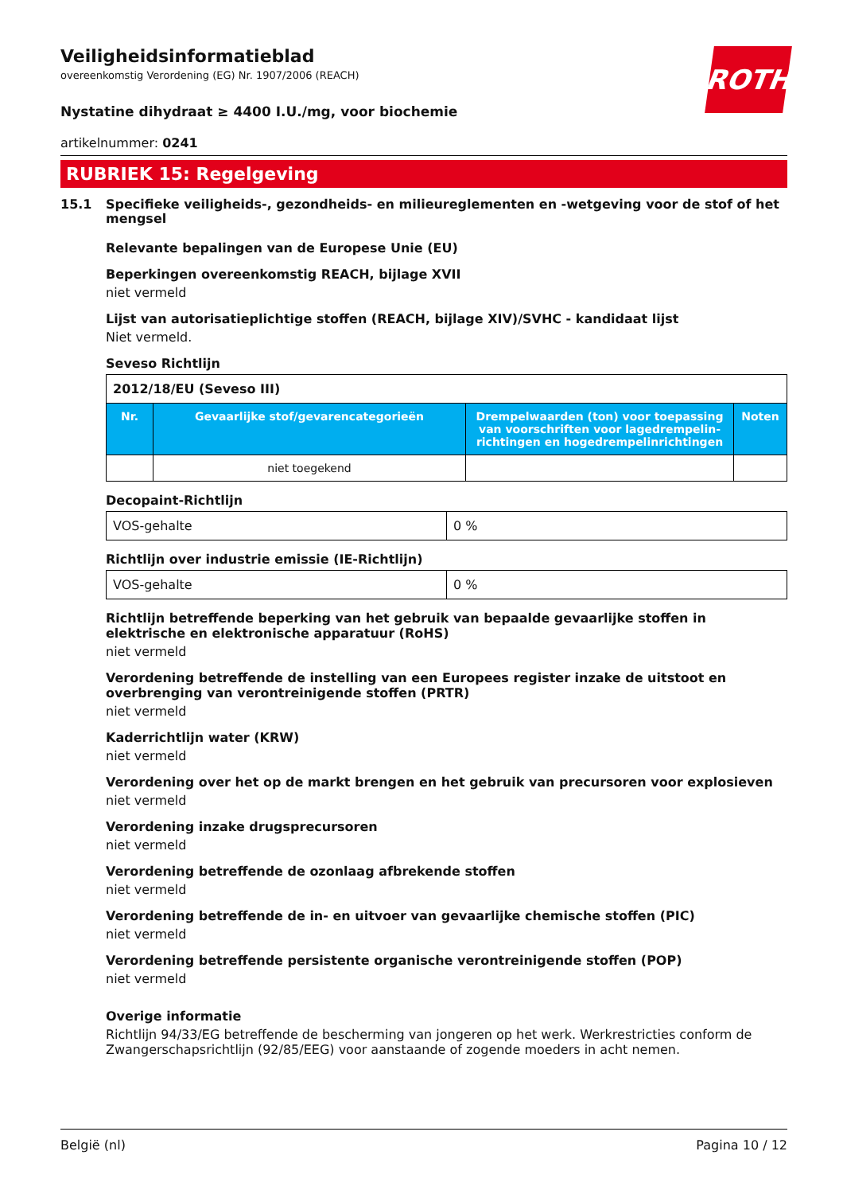ROTH
Veiligheidsinformatieblad
overeenkomstig Verordening (EG) Nr. 1907/2006 (REACH)
Nystatine dihydraat ≥ 4400 I.U./mg, voor biochemie
artikelnummer: 0241
RUBRIEK 15: Regelgeving
15.1 Specifieke veiligheids-, gezondheids- en milieureglementen en -wetgeving voor de stof of het mengsel
Relevante bepalingen van de Europese Unie (EU)
Beperkingen overeenkomstig REACH, bijlage XVII
niet vermeld
Lijst van autorisatieplichtige stoffen (REACH, bijlage XIV)/SVHC - kandidaat lijst
Niet vermeld.
Seveso Richtlijn
| 2012/18/EU (Seveso III) | | | |
| --- | --- | --- | --- |
| Nr. | Gevaarlijke stof/gevarencategorieën | Drempelwaarden (ton) voor toepassing van voorschriften voor lagedrempelin-richtingen en hogedrempelinrichtingen | Noten |
| | niet toegekend | | |
Decopaint-Richtlijn
| VOS-gehalte | 0 % |
Richtlijn over industrie emissie (IE-Richtlijn)
| VOS-gehalte | 0 % |
Richtlijn betreffende beperking van het gebruik van bepaalde gevaarlijke stoffen in elektrische en elektronische apparatuur (RoHS)
niet vermeld
Verordening betreffende de instelling van een Europees register inzake de uitstoot en overbrenging van verontreinigende stoffen (PRTR)
niet vermeld
Kaderrichtlijn water (KRW)
niet vermeld
Verordening over het op de markt brengen en het gebruik van precursoren voor explosieven
niet vermeld
Verordening inzake drugsprecursoren
niet vermeld
Verordening betreffende de ozonlaag afbrekende stoffen
niet vermeld
Verordening betreffende de in- en uitvoer van gevaarlijke chemische stoffen (PIC)
niet vermeld
Verordening betreffende persistente organische verontreinigende stoffen (POP)
niet vermeld
Overige informatie
Richtlijn 94/33/EG betreffende de bescherming van jongeren op het werk. Werkrestricties conform de Zwangerschapsrichtlijn (92/85/EEG) voor aanstaande of zogende moeders in acht nemen.
België (nl) Pagina 10 / 12